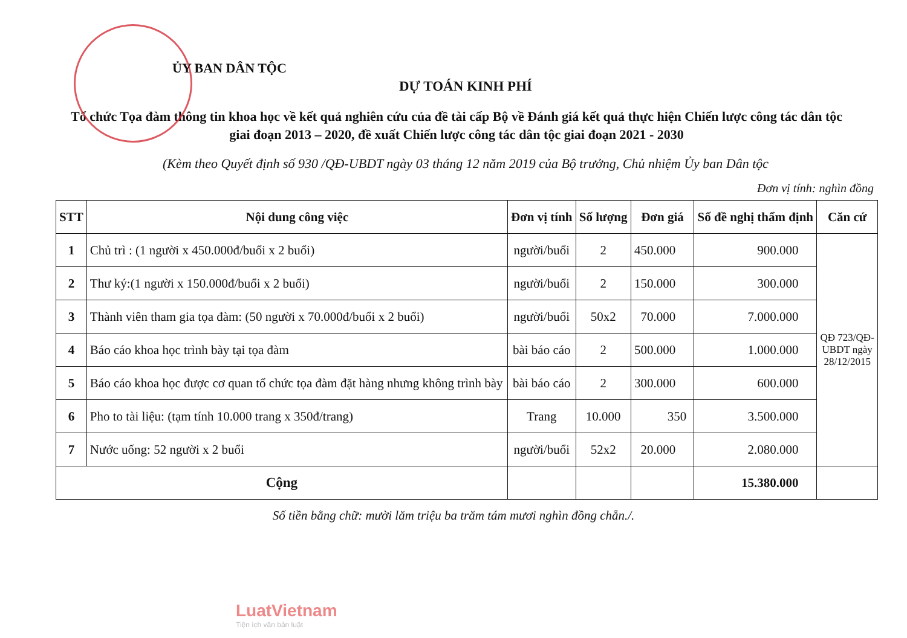ỦY BAN DÂN TỘC
DỰ TOÁN KINH PHÍ
Tổ chức Tọa đàm thông tin khoa học về kết quả nghiên cứu của đề tài cấp Bộ về Đánh giá kết quả thực hiện Chiến lược công tác dân tộc giai đoạn 2013 – 2020, đề xuất Chiến lược công tác dân tộc giai đoạn 2021 - 2030
(Kèm theo Quyết định số 930 /QĐ-UBDT ngày 03 tháng 12 năm 2019 của Bộ trưởng, Chủ nhiệm Ủy ban Dân tộc
Đơn vị tính: nghìn đồng
| STT | Nội dung công việc | Đơn vị tính | Số lượng | Đơn giá | Số đề nghị thẩm định | Căn cứ |
| --- | --- | --- | --- | --- | --- | --- |
| 1 | Chủ trì : (1 người x 450.000đ/buổi x 2 buổi) | người/buổi | 2 | 450.000 | 900.000 | QĐ 723/QĐ- UBDT ngày 28/12/2015 |
| 2 | Thư ký:(1 người x 150.000đ/buổi x 2 buổi) | người/buổi | 2 | 150.000 | 300.000 | |
| 3 | Thành viên tham gia tọa đàm: (50 người x 70.000đ/buổi x 2 buổi) | người/buổi | 50x2 | 70.000 | 7.000.000 | |
| 4 | Báo cáo khoa học trình bày tại tọa đàm | bài báo cáo | 2 | 500.000 | 1.000.000 | |
| 5 | Báo cáo khoa học được cơ quan tổ chức tọa đàm đặt hàng nhưng không trình bày | bài báo cáo | 2 | 300.000 | 600.000 | |
| 6 | Pho to tài liệu: (tạm tính 10.000 trang x 350đ/trang) | Trang | 10.000 | 350 | 3.500.000 | |
| 7 | Nước uống: 52 người x 2 buổi | người/buổi | 52x2 | 20.000 | 2.080.000 | |
| Cộng | | | | | 15.380.000 | |
Số tiền bằng chữ: mười lăm triệu ba trăm tám mươi nghìn đồng chẵn./.
LuatVietnam
Tiện ích văn bản luật